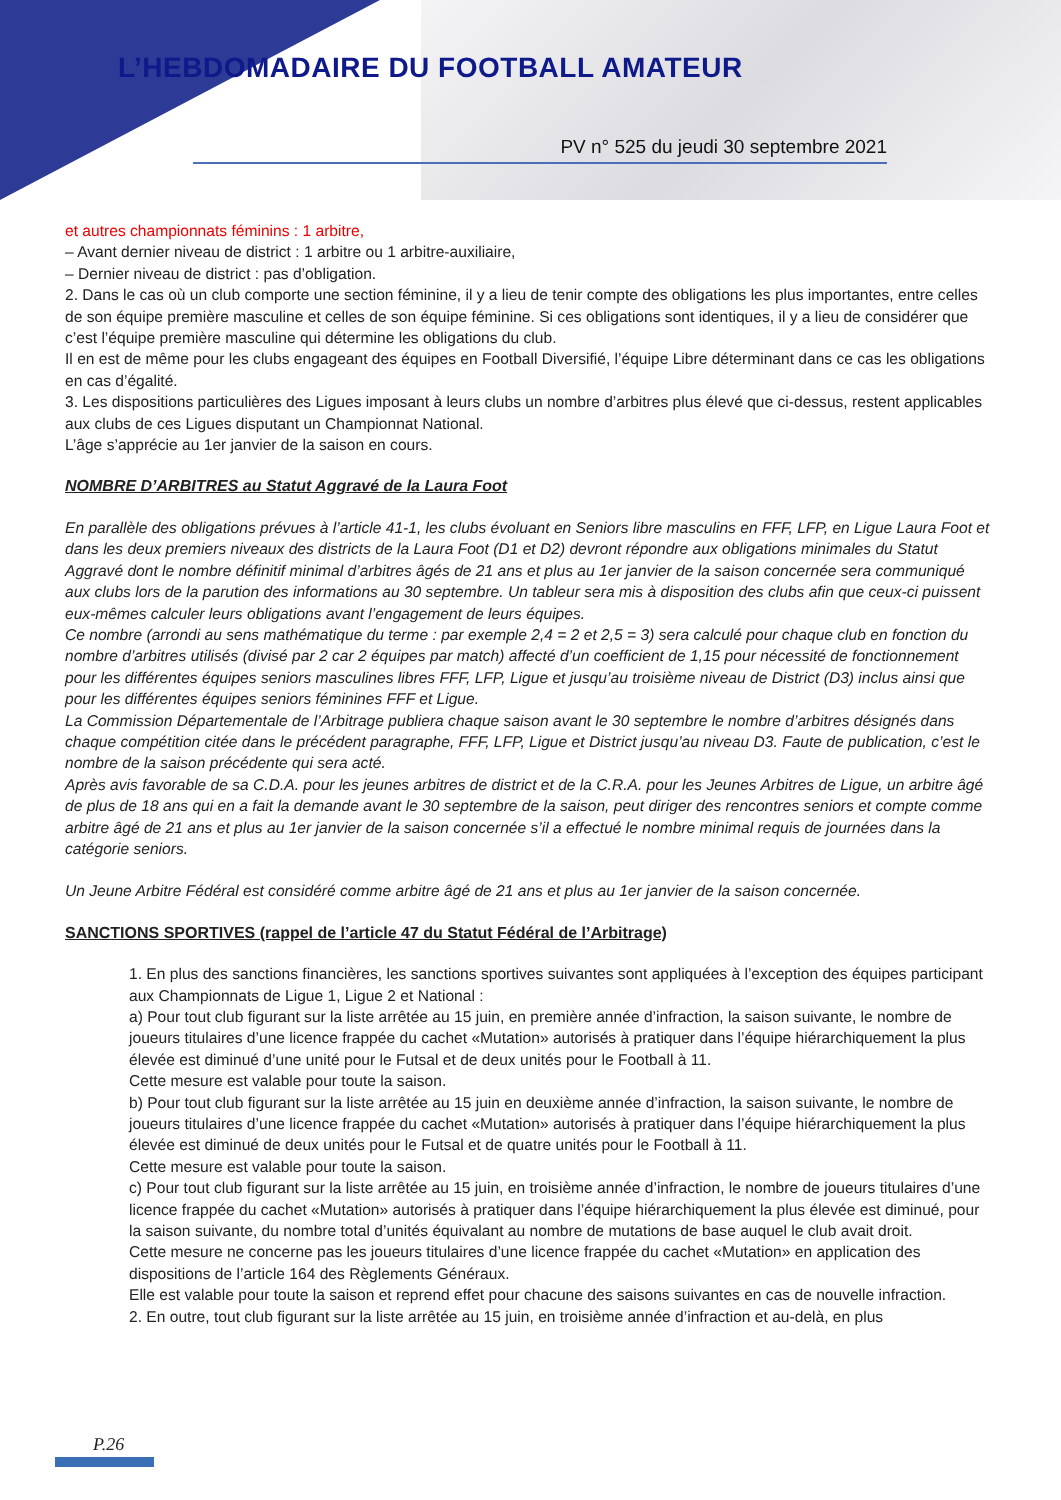L’HEBDOMADAIRE DU FOOTBALL AMATEUR
PV n° 525 du jeudi 30 septembre 2021
et autres championnats féminins : 1 arbitre,
– Avant dernier niveau de district : 1 arbitre ou 1 arbitre-auxiliaire,
– Dernier niveau de district : pas d’obligation.
2. Dans le cas où un club comporte une section féminine, il y a lieu de tenir compte des obligations les plus importantes, entre celles de son équipe première masculine et celles de son équipe féminine. Si ces obligations sont identiques, il y a lieu de considérer que c’est l’équipe première masculine qui détermine les obligations du club.
Il en est de même pour les clubs engageant des équipes en Football Diversifié, l’équipe Libre déterminant dans ce cas les obligations en cas d’égalité.
3. Les dispositions particulières des Ligues imposant à leurs clubs un nombre d’arbitres plus élevé que ci-dessus, restent applicables aux clubs de ces Ligues disputant un Championnat National.
L’âge s’apprécie au 1er janvier de la saison en cours.
NOMBRE D’ARBITRES au Statut Aggravé de la Laura Foot
En parallèle des obligations prévues à l’article 41-1, les clubs évoluant en Seniors libre masculins en FFF, LFP, en Ligue Laura Foot et dans les deux premiers niveaux des districts de la Laura Foot (D1 et D2) devront répondre aux obligations minimales du Statut Aggravé dont le nombre définitif minimal d’arbitres âgés de 21 ans et plus au 1er janvier de la saison concernée sera communiqué aux clubs lors de la parution des informations au 30 septembre. Un tableur sera mis à disposition des clubs afin que ceux-ci puissent eux-mêmes calculer leurs obligations avant l’engagement de leurs équipes.
Ce nombre (arrondi au sens mathématique du terme : par exemple 2,4 = 2 et 2,5 = 3) sera calculé pour chaque club en fonction du nombre d’arbitres utilisés (divisé par 2 car 2 équipes par match) affecté d’un coefficient de 1,15 pour nécessité de fonctionnement pour les différentes équipes seniors masculines libres FFF, LFP, Ligue et jusqu’au troisième niveau de District (D3) inclus ainsi que pour les différentes équipes seniors féminines FFF et Ligue.
La Commission Départementale de l’Arbitrage publiera chaque saison avant le 30 septembre le nombre d’arbitres désignés dans chaque compétition citée dans le précédent paragraphe, FFF, LFP, Ligue et District jusqu’au niveau D3. Faute de publication, c’est le nombre de la saison précédente qui sera acté.
Après avis favorable de sa C.D.A. pour les jeunes arbitres de district et de la C.R.A. pour les Jeunes Arbitres de Ligue, un arbitre âgé de plus de 18 ans qui en a fait la demande avant le 30 septembre de la saison, peut diriger des rencontres seniors et compte comme arbitre âgé de 21 ans et plus au 1er janvier de la saison concernée s’il a effectué le nombre minimal requis de journées dans la catégorie seniors.
Un Jeune Arbitre Fédéral est considéré comme arbitre âgé de 21 ans et plus au 1er janvier de la saison concernée.
SANCTIONS SPORTIVES (rappel de l’article 47 du Statut Fédéral de l’Arbitrage)
1. En plus des sanctions financières, les sanctions sportives suivantes sont appliquées à l’exception des équipes participant aux Championnats de Ligue 1, Ligue 2 et National :
a) Pour tout club figurant sur la liste arrêtée au 15 juin, en première année d’infraction, la saison suivante, le nombre de joueurs titulaires d’une licence frappée du cachet «Mutation» autorisés à pratiquer dans l’équipe hiérarchiquement la plus élevée est diminué d’une unité pour le Futsal et de deux unités pour le Football à 11.
Cette mesure est valable pour toute la saison.
b) Pour tout club figurant sur la liste arrêtée au 15 juin en deuxième année d’infraction, la saison suivante, le nombre de joueurs titulaires d’une licence frappée du cachet «Mutation» autorisés à pratiquer dans l’équipe hiérarchiquement la plus élevée est diminué de deux unités pour le Futsal et de quatre unités pour le Football à 11.
Cette mesure est valable pour toute la saison.
c) Pour tout club figurant sur la liste arrêtée au 15 juin, en troisième année d’infraction, le nombre de joueurs titulaires d’une licence frappée du cachet «Mutation» autorisés à pratiquer dans l’équipe hiérarchiquement la plus élevée est diminué, pour la saison suivante, du nombre total d’unités équivalant au nombre de mutations de base auquel le club avait droit.
Cette mesure ne concerne pas les joueurs titulaires d’une licence frappée du cachet «Mutation» en application des dispositions de l’article 164 des Règlements Généraux.
Elle est valable pour toute la saison et reprend effet pour chacune des saisons suivantes en cas de nouvelle infraction.
2. En outre, tout club figurant sur la liste arrêtée au 15 juin, en troisième année d’infraction et au-delà, en plus
P.26